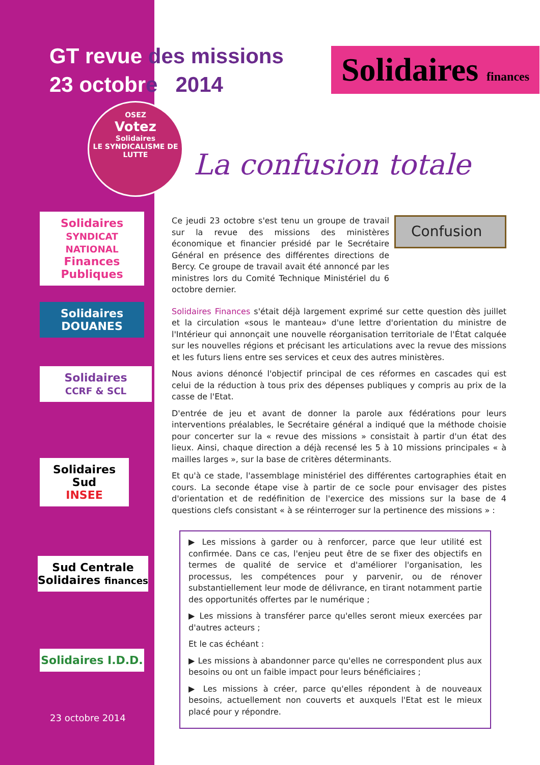GT revue des missions
23 octobre 2014
Solidaires finances
OSEZ
Votez
Solidaires
LE SYNDICALISME DE LUTTE
La confusion totale
Solidaires
SYNDICAT NATIONAL
Finances Publiques
Solidaires DOUANES
Solidaires
CCRF & SCL
Solidaires
Sud
INSEE
Sud Centrale Solidaires finances
Solidaires I.D.D.
23 octobre 2014
Confusion
Ce jeudi 23 octobre s'est tenu un groupe de travail sur la revue des missions des ministères économique et financier présidé par le Secrétaire Général en présence des différentes directions de Bercy. Ce groupe de travail avait été annoncé par les ministres lors du Comité Technique Ministériel du 6 octobre dernier.
Solidaires Finances s'était déjà largement exprimé sur cette question dès juillet et la circulation «sous le manteau» d'une lettre d'orientation du ministre de l'Intérieur qui annonçait une nouvelle réorganisation territoriale de l'État calquée sur les nouvelles régions et précisant les articulations avec la revue des missions et les futurs liens entre ses services et ceux des autres ministères.
Nous avions dénoncé l'objectif principal de ces réformes en cascades qui est celui de la réduction à tous prix des dépenses publiques y compris au prix de la casse de l'Etat.
D'entrée de jeu et avant de donner la parole aux fédérations pour leurs interventions préalables, le Secrétaire général a indiqué que la méthode choisie pour concerter sur la « revue des missions » consistait à partir d'un état des lieux. Ainsi, chaque direction a déjà recensé les 5 à 10 missions principales « à mailles larges », sur la base de critères déterminants.
Et qu'à ce stade, l'assemblage ministériel des différentes cartographies était en cours. La seconde étape vise à partir de ce socle pour envisager des pistes d'orientation et de redéfinition de l'exercice des missions sur la base de 4 questions clefs consistant « à se réinterroger sur la pertinence des missions » :
▶ Les missions à garder ou à renforcer, parce que leur utilité est confirmée. Dans ce cas, l'enjeu peut être de se fixer des objectifs en termes de qualité de service et d'améliorer l'organisation, les processus, les compétences pour y parvenir, ou de rénover substantiellement leur mode de délivrance, en tirant notamment partie des opportunités offertes par le numérique ;
▶ Les missions à transférer parce qu'elles seront mieux exercées par d'autres acteurs ;
Et le cas échéant :
▶ Les missions à abandonner parce qu'elles ne correspondent plus aux besoins ou ont un faible impact pour leurs bénéficiaires ;
▶ Les missions à créer, parce qu'elles répondent à de nouveaux besoins, actuellement non couverts et auxquels l'Etat est le mieux placé pour y répondre.